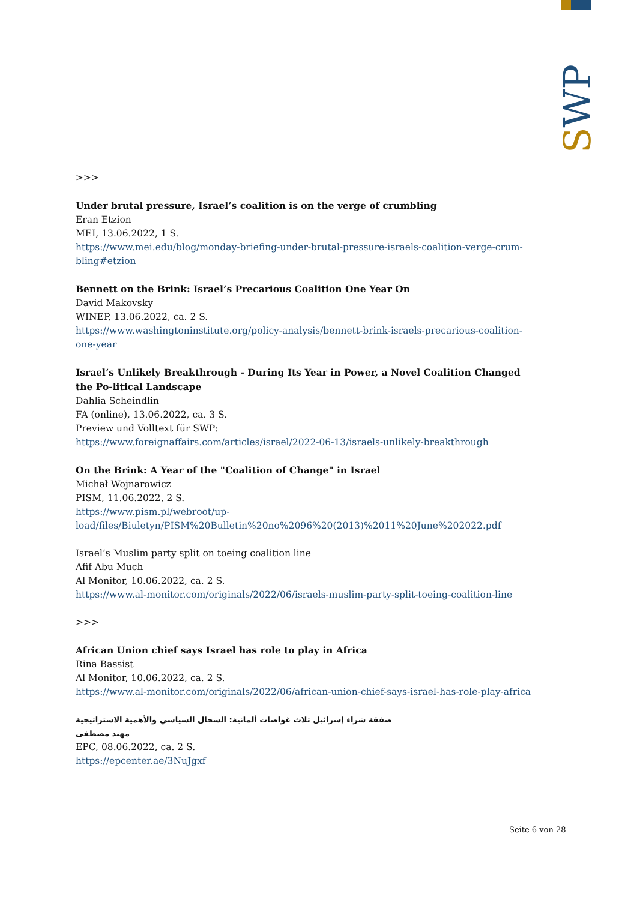SWP
>>>
Under brutal pressure, Israel’s coalition is on the verge of crumbling
Eran Etzion
MEI, 13.06.2022, 1 S.
https://www.mei.edu/blog/monday-briefing-under-brutal-pressure-israels-coalition-verge-crum-bling#etzion
Bennett on the Brink: Israel’s Precarious Coalition One Year On
David Makovsky
WINEP, 13.06.2022, ca. 2 S.
https://www.washingtoninstitute.org/policy-analysis/bennett-brink-israels-precarious-coalition-one-year
Israel’s Unlikely Breakthrough - During Its Year in Power, a Novel Coalition Changed the Po-litical Landscape
Dahlia Scheindlin
FA (online), 13.06.2022, ca. 3 S.
Preview und Volltext für SWP:
https://www.foreignaffairs.com/articles/israel/2022-06-13/israels-unlikely-breakthrough
On the Brink: A Year of the "Coalition of Change" in Israel
Michał Wojnarowicz
PISM, 11.06.2022, 2 S.
https://www.pism.pl/webroot/up-
load/files/Biuletyn/PISM%20Bulletin%20no%2096%20(2013)%2011%20June%202022.pdf
Israel’s Muslim party split on toeing coalition line
Afif Abu Much
Al Monitor, 10.06.2022, ca. 2 S.
https://www.al-monitor.com/originals/2022/06/israels-muslim-party-split-toeing-coalition-line
>>>
African Union chief says Israel has role to play in Africa
Rina Bassist
Al Monitor, 10.06.2022, ca. 2 S.
https://www.al-monitor.com/originals/2022/06/african-union-chief-says-israel-has-role-play-africa
صفقة شراء إسرائيل ثلاث غواصات ألمانية: السجال السياسي والأهمية الاستراتيجية
مهند مصطفى
EPC, 08.06.2022, ca. 2 S.
https://epcenter.ae/3NuJgxf
Seite 6 von 28